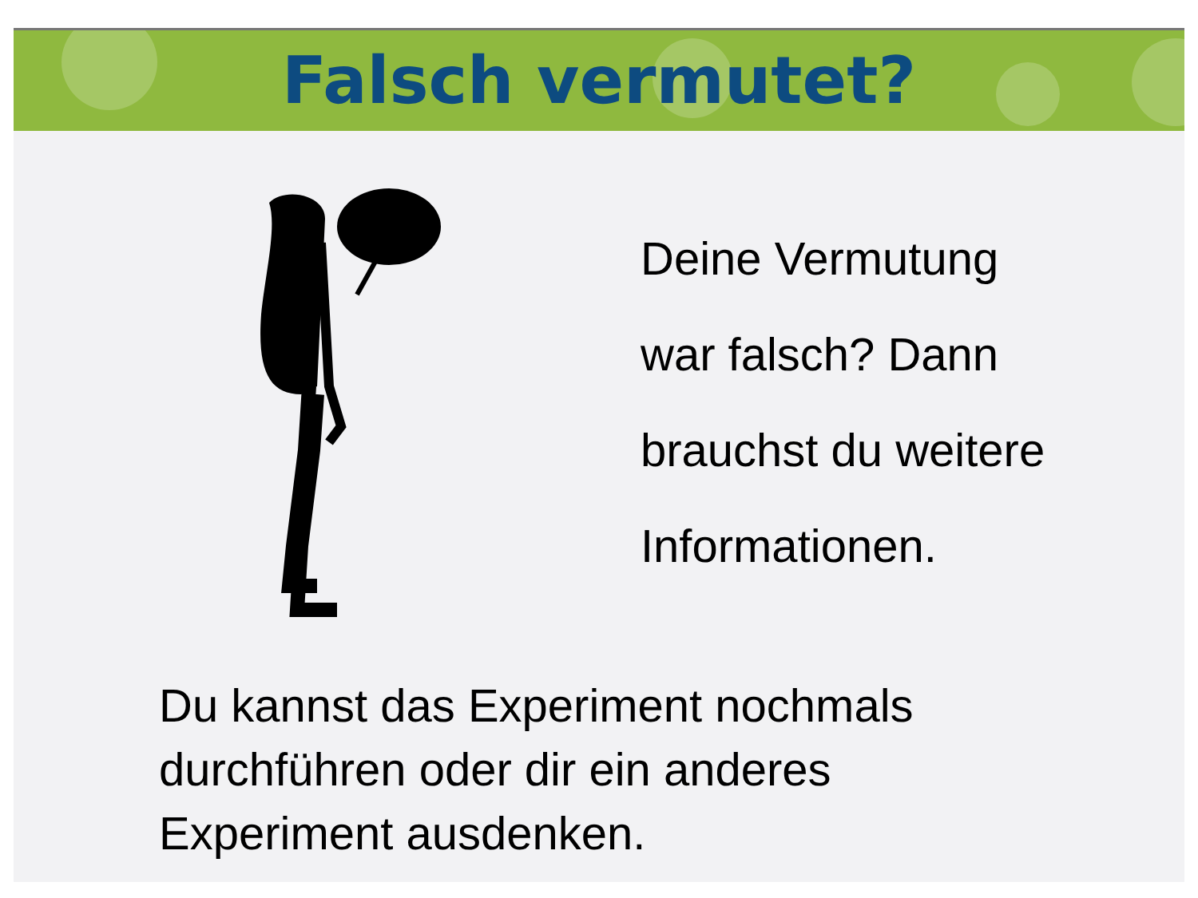Falsch vermutet?
Deine Vermutung
war falsch? Dann
brauchst du weitere
Informationen.
Du kannst das Experiment nochmals
durchführen oder dir ein anderes
Experiment ausdenken.